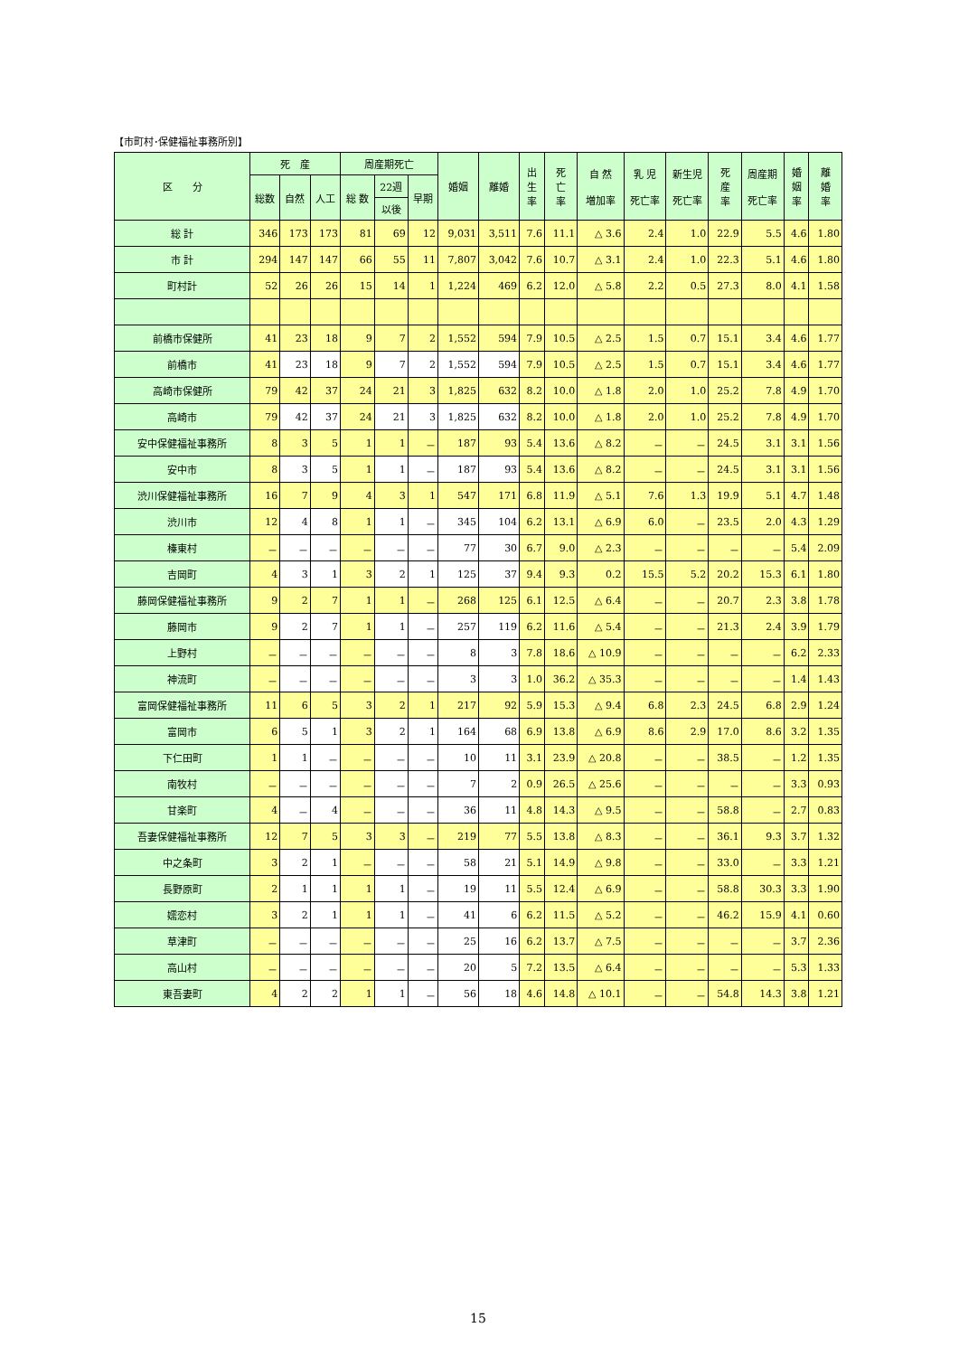【市町村･保健福祉事務所別】
| 区 分 | 死 産 | | | 周産期死亡 | | | 婚姻 | 離婚 | 出 生 率 | 死 亡 率 | 自 然 増加率 | 乳 児 死亡率 | 新生児 死亡率 | 死 産 率 | 周産期 死亡率 | 婚 姻 率 | 離 婚 率 |
| --- | --- | --- | --- | --- | --- | --- | --- | --- | --- | --- | --- | --- | --- | --- | --- | --- | --- |
| | 総数 | 自然 | 人工 | 総 数 | 22週 | 早期 | | | | | | | | | | | |
| | | | | | 以後 | | | | | | | | | | | | |
| 総 計 | 346 | 173 | 173 | 81 | 69 | 12 | 9,031 | 3,511 | 7.6 | 11.1 | △ 3.6 | 2.4 | 1.0 | 22.9 | 5.5 | 4.6 | 1.80 |
| 市 計 | 294 | 147 | 147 | 66 | 55 | 11 | 7,807 | 3,042 | 7.6 | 10.7 | △ 3.1 | 2.4 | 1.0 | 22.3 | 5.1 | 4.6 | 1.80 |
| 町村計 | 52 | 26 | 26 | 15 | 14 | 1 | 1,224 | 469 | 6.2 | 12.0 | △ 5.8 | 2.2 | 0.5 | 27.3 | 8.0 | 4.1 | 1.58 |
| 前橋市保健所 | 41 | 23 | 18 | 9 | 7 | 2 | 1,552 | 594 | 7.9 | 10.5 | △ 2.5 | 1.5 | 0.7 | 15.1 | 3.4 | 4.6 | 1.77 |
| 前橋市 | 41 | 23 | 18 | 9 | 7 | 2 | 1,552 | 594 | 7.9 | 10.5 | △ 2.5 | 1.5 | 0.7 | 15.1 | 3.4 | 4.6 | 1.77 |
| 高崎市保健所 | 79 | 42 | 37 | 24 | 21 | 3 | 1,825 | 632 | 8.2 | 10.0 | △ 1.8 | 2.0 | 1.0 | 25.2 | 7.8 | 4.9 | 1.70 |
| 高崎市 | 79 | 42 | 37 | 24 | 21 | 3 | 1,825 | 632 | 8.2 | 10.0 | △ 1.8 | 2.0 | 1.0 | 25.2 | 7.8 | 4.9 | 1.70 |
| 安中保健福祉事務所 | 8 | 3 | 5 | 1 | 1 | － | 187 | 93 | 5.4 | 13.6 | △ 8.2 | － | － | 24.5 | 3.1 | 3.1 | 1.56 |
| 安中市 | 8 | 3 | 5 | 1 | 1 | － | 187 | 93 | 5.4 | 13.6 | △ 8.2 | － | － | 24.5 | 3.1 | 3.1 | 1.56 |
| 渋川保健福祉事務所 | 16 | 7 | 9 | 4 | 3 | 1 | 547 | 171 | 6.8 | 11.9 | △ 5.1 | 7.6 | 1.3 | 19.9 | 5.1 | 4.7 | 1.48 |
| 渋川市 | 12 | 4 | 8 | 1 | 1 | － | 345 | 104 | 6.2 | 13.1 | △ 6.9 | 6.0 | － | 23.5 | 2.0 | 4.3 | 1.29 |
| 榛東村 | － | － | － | － | － | － | 77 | 30 | 6.7 | 9.0 | △ 2.3 | － | － | － | － | 5.4 | 2.09 |
| 吉岡町 | 4 | 3 | 1 | 3 | 2 | 1 | 125 | 37 | 9.4 | 9.3 | 0.2 | 15.5 | 5.2 | 20.2 | 15.3 | 6.1 | 1.80 |
| 藤岡保健福祉事務所 | 9 | 2 | 7 | 1 | 1 | － | 268 | 125 | 6.1 | 12.5 | △ 6.4 | － | － | 20.7 | 2.3 | 3.8 | 1.78 |
| 藤岡市 | 9 | 2 | 7 | 1 | 1 | － | 257 | 119 | 6.2 | 11.6 | △ 5.4 | － | － | 21.3 | 2.4 | 3.9 | 1.79 |
| 上野村 | － | － | － | － | － | － | 8 | 3 | 7.8 | 18.6 | △ 10.9 | － | － | － | － | 6.2 | 2.33 |
| 神流町 | － | － | － | － | － | － | 3 | 3 | 1.0 | 36.2 | △ 35.3 | － | － | － | － | 1.4 | 1.43 |
| 富岡保健福祉事務所 | 11 | 6 | 5 | 3 | 2 | 1 | 217 | 92 | 5.9 | 15.3 | △ 9.4 | 6.8 | 2.3 | 24.5 | 6.8 | 2.9 | 1.24 |
| 富岡市 | 6 | 5 | 1 | 3 | 2 | 1 | 164 | 68 | 6.9 | 13.8 | △ 6.9 | 8.6 | 2.9 | 17.0 | 8.6 | 3.2 | 1.35 |
| 下仁田町 | 1 | 1 | － | － | － | － | 10 | 11 | 3.1 | 23.9 | △ 20.8 | － | － | 38.5 | － | 1.2 | 1.35 |
| 南牧村 | － | － | － | － | － | － | 7 | 2 | 0.9 | 26.5 | △ 25.6 | － | － | － | － | 3.3 | 0.93 |
| 甘楽町 | 4 | － | 4 | － | － | － | 36 | 11 | 4.8 | 14.3 | △ 9.5 | － | － | 58.8 | － | 2.7 | 0.83 |
| 吾妻保健福祉事務所 | 12 | 7 | 5 | 3 | 3 | － | 219 | 77 | 5.5 | 13.8 | △ 8.3 | － | － | 36.1 | 9.3 | 3.7 | 1.32 |
| 中之条町 | 3 | 2 | 1 | － | － | － | 58 | 21 | 5.1 | 14.9 | △ 9.8 | － | － | 33.0 | － | 3.3 | 1.21 |
| 長野原町 | 2 | 1 | 1 | 1 | 1 | － | 19 | 11 | 5.5 | 12.4 | △ 6.9 | － | － | 58.8 | 30.3 | 3.3 | 1.90 |
| 嬬恋村 | 3 | 2 | 1 | 1 | 1 | － | 41 | 6 | 6.2 | 11.5 | △ 5.2 | － | － | 46.2 | 15.9 | 4.1 | 0.60 |
| 草津町 | － | － | － | － | － | － | 25 | 16 | 6.2 | 13.7 | △ 7.5 | － | － | － | － | 3.7 | 2.36 |
| 高山村 | － | － | － | － | － | － | 20 | 5 | 7.2 | 13.5 | △ 6.4 | － | － | － | － | 5.3 | 1.33 |
| 東吾妻町 | 4 | 2 | 2 | 1 | 1 | － | 56 | 18 | 4.6 | 14.8 | △ 10.1 | － | － | 54.8 | 14.3 | 3.8 | 1.21 |
15